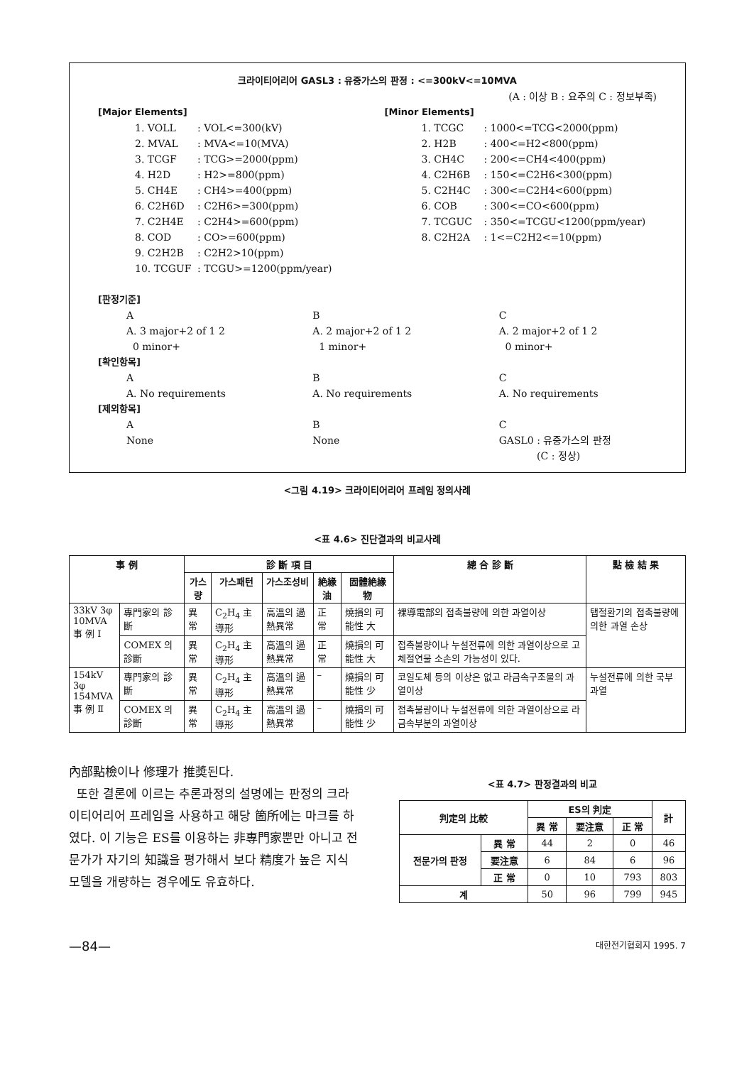크라이티어리어 GASL3 : 유중가스의 판정 : <=300kV<=10MVA
(A : 이상 B : 요주의 C : 정보부족)
[Major Elements]
1. VOLL: VOL<=300(kV)
2. MVAL: MVA<=10(MVA)
3. TCGF: TCG>=2000(ppm)
4. H2D: H2>=800(ppm)
5. CH4E: CH4>=400(ppm)
6. C2H6D: C2H6>=300(ppm)
7. C2H4E: C2H4>=600(ppm)
8. COD: CO>=600(ppm)
9. C2H2B: C2H2>10(ppm)
10. TCGUF: TCGU>=1200(ppm/year)
[Minor Elements]
1. TCGC: 1000<=TCG<2000(ppm)
2. H2B: 400<=H2<800(ppm)
3. CH4C: 200<=CH4<400(ppm)
4. C2H6B: 150<=C2H6<300(ppm)
5. C2H4C: 300<=C2H4<600(ppm)
6. COB: 300<=CO<600(ppm)
7. TCGUC: 350<=TCGU<1200(ppm/year)
8. C2H2A: 1<=C2H2<=10(ppm)
[판정기준]
A
A. 3 major+2 of 1 2
0 minor+
B
A. 2 major+2 of 1 2
1 minor+
C
A. 2 major+2 of 1 2
0 minor+
[확인항목]
A
A. No requirements
B
A. No requirements
C
A. No requirements
[제외항목]
A
None
B
None
C
GASL0 : 유중가스의 판정
(C : 정상)
<그림 4.19> 크라이티어리어 프레임 정의사례
<표 4.6> 진단결과의 비교사례
| 事 例 | | 診 斷 項 目 | | | | | 總 合 診 斷 | 點 檢 結 果 |
| --- | --- | --- | --- | --- | --- | --- | --- | --- |
| | | 가스량 | 가스패턴 | 가스조성비 | 絶緣油 | 固體絶緣物 | | |
| 33kV 3φ 10MVA 事 例 Ⅰ | 專門家의 診斷 | 異 常 | C<sub>2</sub>H<sub>4</sub> 主導形 | 高溫의 過熱異常 | 正 常 | 燒損의 可能性 大 | 裸導電部의 접촉불량에 의한 과열이상 | 탭절환기의 접촉불량에 의한 과열 손상 |
| | COMEX 의 診斷 | 異 常 | C<sub>2</sub>H<sub>4</sub> 主導形 | 高溫의 過熱異常 | 正 常 | 燒損의 可能性 大 | 접촉불량이나 누설전류에 의한 과열이상으로 고체절연물 소손의 가능성이 있다. | |
| 154kV 3φ 154MVA 事 例 Ⅱ | 專門家의 診斷 | 異 常 | C<sub>2</sub>H<sub>4</sub> 主導形 | 高溫의 過熱異常 | – | 燒損의 可能性 少 | 코일도체 등의 이상은 없고 라금속구조물의 과열이상 | 누설전류에 의한 국부 과열 |
| | COMEX 의 診斷 | 異 常 | C<sub>2</sub>H<sub>4</sub> 主導形 | 高溫의 過熱異常 | – | 燒損의 可能性 少 | 접촉불량이나 누설전류에 의한 과열이상으로 라금속부분의 과열이상 | |
內部點檢이나 修理가 推奬된다.
또한 결론에 이르는 추론과정의 설명에는 판정의 크라이티어리어 프레임을 사용하고 해당 箇所에는 마크를 하였다. 이 기능은 ES를 이용하는 非專門家뿐만 아니고 전문가가 자기의 知識을 평가해서 보다 精度가 높은 지식모델을 개량하는 경우에도 유효하다.
<표 4.7> 판정결과의 비교
| 判定의 比較 | | ES의 判定 | | | 計 |
| --- | --- | --- | --- | --- | --- |
| | | 異 常 | 要注意 | 正 常 | |
| 전문가의 판정 | 異 常 | 44 | 2 | 0 | 46 |
| | 要注意 | 6 | 84 | 6 | 96 |
| | 正 常 | 0 | 10 | 793 | 803 |
| 계 | | 50 | 96 | 799 | 945 |
—84— 대한전기협회지 1995. 7